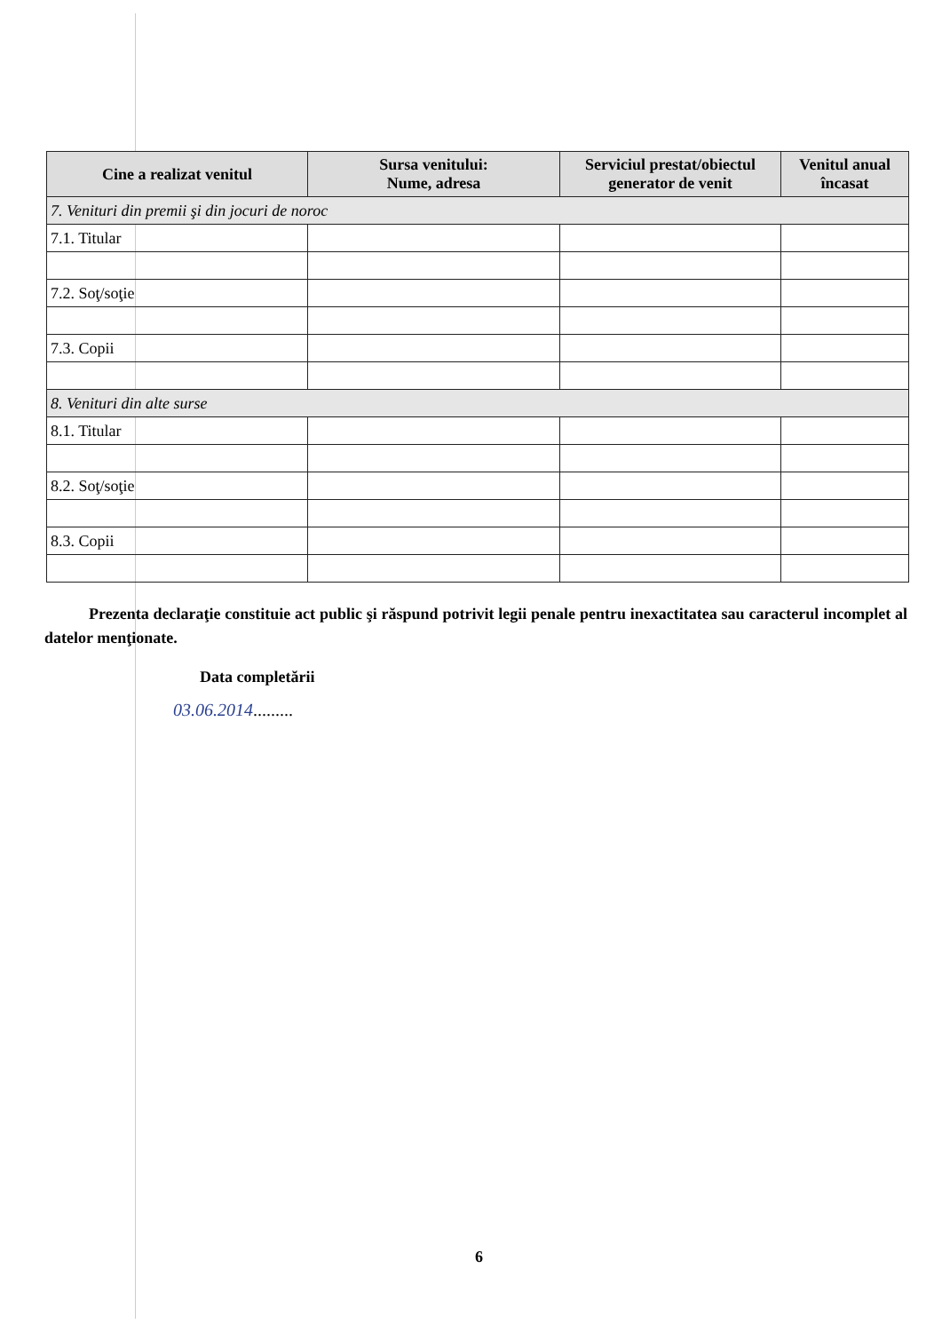| Cine a realizat venitul | Sursa venitului: Nume, adresa | Serviciul prestat/obiectul generator de venit | Venitul anual încasat |
| --- | --- | --- | --- |
| 7. Venituri din premii şi din jocuri de noroc | | | |
| 7.1. Titular | | | |
| 7.2. Soţ/soţie | | | |
| 7.3. Copii | | | |
| 8. Venituri din alte surse | | | |
| 8.1. Titular | | | |
| 8.2. Soţ/soţie | | | |
| 8.3. Copii | | | |
Prezenta declaraţie constituie act public şi răspund potrivit legii penale pentru inexactitatea sau caracterul incomplet al datelor menţionate.
Data completării
03.06.2014.........
6